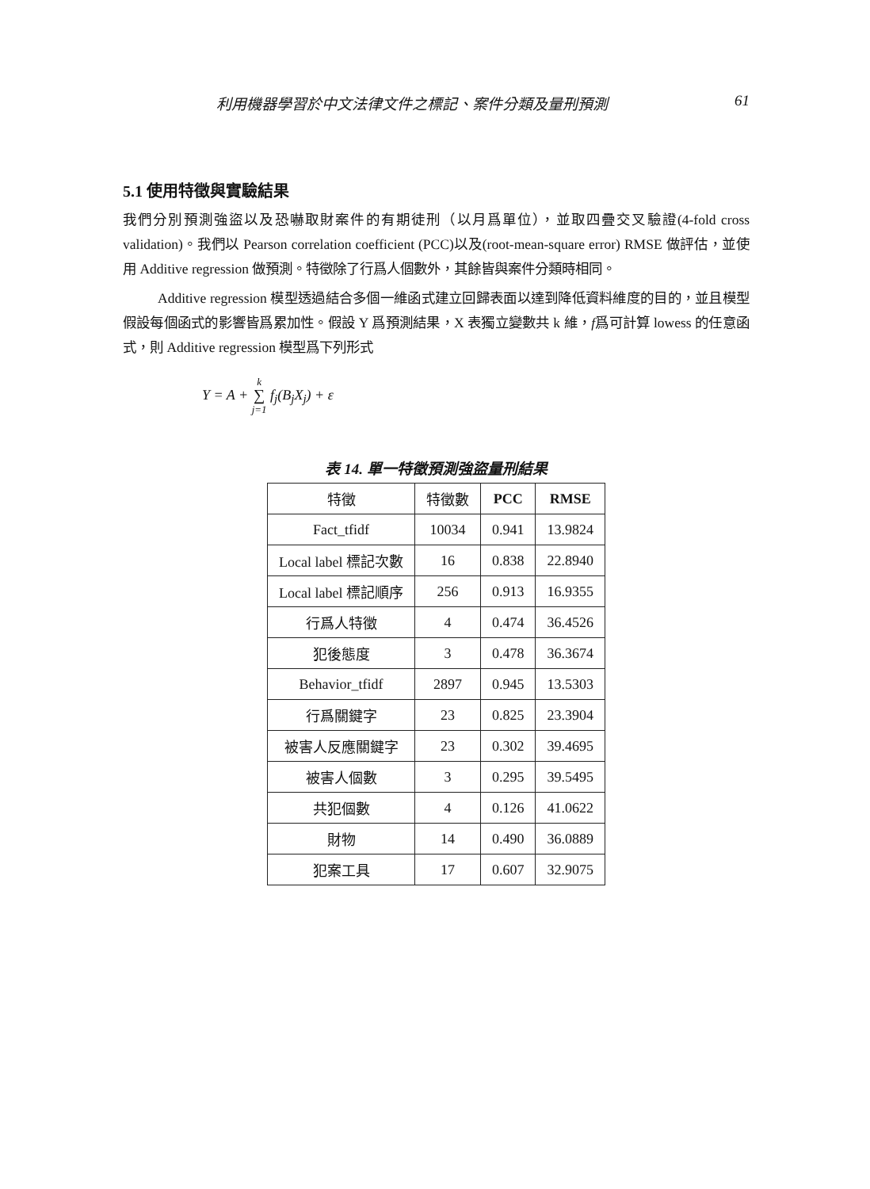利用機器學習於中文法律文件之標記、案件分類及量刑預測 61
5.1 使用特徵與實驗結果
我們分別預測強盜以及恐嚇取財案件的有期徒刑（以月爲單位），並取四疊交叉驗證(4-fold cross validation)。我們以 Pearson correlation coefficient (PCC)以及(root-mean-square error) RMSE 做評估，並使用 Additive regression 做預測。特徵除了行爲人個數外，其餘皆與案件分類時相同。
Additive regression 模型透過結合多個一維函式建立回歸表面以達到降低資料維度的目的，並且模型假設每個函式的影響皆爲累加性。假設 Y 爲預測結果，X 表獨立變數共 k 維，f爲可計算 lowess 的任意函式，則 Additive regression 模型爲下列形式
Y = A + k
∑
j=1 f<sub>j</sub>(B<sub>j</sub>X<sub>j</sub>) + ε
表 14. 單一特徵預測強盜量刑結果
| 特徵 | 特徵數 | PCC | RMSE |
| --- | --- | --- | --- |
| Fact_tfidf | 10034 | 0.941 | 13.9824 |
| Local label 標記次數 | 16 | 0.838 | 22.8940 |
| Local label 標記順序 | 256 | 0.913 | 16.9355 |
| 行爲人特徵 | 4 | 0.474 | 36.4526 |
| 犯後態度 | 3 | 0.478 | 36.3674 |
| Behavior_tfidf | 2897 | 0.945 | 13.5303 |
| 行爲關鍵字 | 23 | 0.825 | 23.3904 |
| 被害人反應關鍵字 | 23 | 0.302 | 39.4695 |
| 被害人個數 | 3 | 0.295 | 39.5495 |
| 共犯個數 | 4 | 0.126 | 41.0622 |
| 財物 | 14 | 0.490 | 36.0889 |
| 犯案工具 | 17 | 0.607 | 32.9075 |